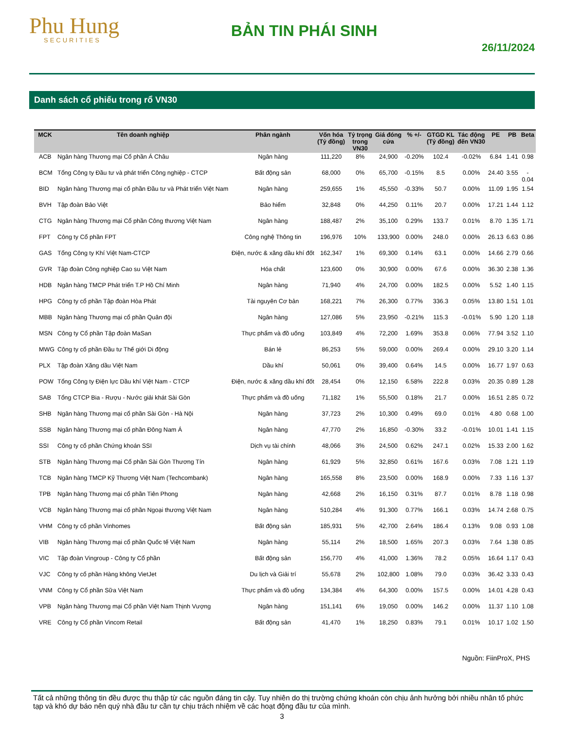Phu Hung
SECURITIES
BẢN TIN PHÁI SINH
26/11/2024
Danh sách cổ phiếu trong rổ VN30
| MCK | Tên doanh nghiệp | Phân ngành | Vốn hóa (Tỷ đồng) | Tỷ trọng trong VN30 | Giá đóng cửa | % +/- | GTGD KL (Tỷ đồng) | Tác động đến VN30 | PE | PB | Beta |
| --- | --- | --- | --- | --- | --- | --- | --- | --- | --- | --- | --- |
| ACB | Ngân hàng Thương mại Cổ phần Á Châu | Ngân hàng | 111,220 | 8% | 24,900 | -0.20% | 102.4 | -0.02% | 6.84 | 1.41 | 0.98 |
| BCM | Tổng Công ty Đầu tư và phát triển Công nghiệp - CTCP | Bất động sản | 68,000 | 0% | 65,700 | -0.15% | 8.5 | 0.00% | 24.40 | 3.55 | - 0.04 |
| BID | Ngân hàng Thương mại cổ phần Đầu tư và Phát triển Việt Nam | Ngân hàng | 259,655 | 1% | 45,550 | -0.33% | 50.7 | 0.00% | 11.09 | 1.95 | 1.54 |
| BVH | Tập đoàn Bảo Việt | Bảo hiểm | 32,848 | 0% | 44,250 | 0.11% | 20.7 | 0.00% | 17.21 | 1.44 | 1.12 |
| CTG | Ngân hàng Thương mại Cổ phần Công thương Việt Nam | Ngân hàng | 188,487 | 2% | 35,100 | 0.29% | 133.7 | 0.01% | 8.70 | 1.35 | 1.71 |
| FPT | Công ty Cổ phần FPT | Công nghệ Thông tin | 196,976 | 10% | 133,900 | 0.00% | 248.0 | 0.00% | 26.13 | 6.63 | 0.86 |
| GAS | Tổng Công ty Khí Việt Nam-CTCP | Điện, nước & xăng dầu khí đốt | 162,347 | 1% | 69,300 | 0.14% | 63.1 | 0.00% | 14.66 | 2.79 | 0.66 |
| GVR | Tập đoàn Công nghiệp Cao su Việt Nam | Hóa chất | 123,600 | 0% | 30,900 | 0.00% | 67.6 | 0.00% | 36.30 | 2.38 | 1.36 |
| HDB | Ngân hàng TMCP Phát triển T.P Hồ Chí Minh | Ngân hàng | 71,940 | 4% | 24,700 | 0.00% | 182.5 | 0.00% | 5.52 | 1.40 | 1.15 |
| HPG | Công ty cổ phần Tập đoàn Hòa Phát | Tài nguyên Cơ bản | 168,221 | 7% | 26,300 | 0.77% | 336.3 | 0.05% | 13.80 | 1.51 | 1.01 |
| MBB | Ngân hàng Thương mại cổ phần Quân đội | Ngân hàng | 127,086 | 5% | 23,950 | -0.21% | 115.3 | -0.01% | 5.90 | 1.20 | 1.18 |
| MSN | Công ty Cổ phần Tập đoàn MaSan | Thực phẩm và đồ uống | 103,849 | 4% | 72,200 | 1.69% | 353.8 | 0.06% | 77.94 | 3.52 | 1.10 |
| MWG | Công ty cổ phần Đầu tư Thế giới Di động | Bán lẻ | 86,253 | 5% | 59,000 | 0.00% | 269.4 | 0.00% | 29.10 | 3.20 | 1.14 |
| PLX | Tập đoàn Xăng dầu Việt Nam | Dầu khí | 50,061 | 0% | 39,400 | 0.64% | 14.5 | 0.00% | 16.77 | 1.97 | 0.63 |
| POW | Tổng Công ty Điện lực Dầu khí Việt Nam - CTCP | Điện, nước & xăng dầu khí đốt | 28,454 | 0% | 12,150 | 6.58% | 222.8 | 0.03% | 20.35 | 0.89 | 1.28 |
| SAB | Tổng CTCP Bia - Rượu - Nước giải khát Sài Gòn | Thực phẩm và đồ uống | 71,182 | 1% | 55,500 | 0.18% | 21.7 | 0.00% | 16.51 | 2.85 | 0.72 |
| SHB | Ngân hàng Thương mại cổ phần Sài Gòn - Hà Nội | Ngân hàng | 37,723 | 2% | 10,300 | 0.49% | 69.0 | 0.01% | 4.80 | 0.68 | 1.00 |
| SSB | Ngân hàng Thương mại cổ phần Đông Nam Á | Ngân hàng | 47,770 | 2% | 16,850 | -0.30% | 33.2 | -0.01% | 10.01 | 1.41 | 1.15 |
| SSI | Công ty cổ phần Chứng khoán SSI | Dịch vụ tài chính | 48,066 | 3% | 24,500 | 0.62% | 247.1 | 0.02% | 15.33 | 2.00 | 1.62 |
| STB | Ngân hàng Thương mại Cổ phần Sài Gòn Thương Tín | Ngân hàng | 61,929 | 5% | 32,850 | 0.61% | 167.6 | 0.03% | 7.08 | 1.21 | 1.19 |
| TCB | Ngân hàng TMCP Kỹ Thương Việt Nam (Techcombank) | Ngân hàng | 165,558 | 8% | 23,500 | 0.00% | 168.9 | 0.00% | 7.33 | 1.16 | 1.37 |
| TPB | Ngân hàng Thương mại cổ phần Tiên Phong | Ngân hàng | 42,668 | 2% | 16,150 | 0.31% | 87.7 | 0.01% | 8.78 | 1.18 | 0.98 |
| VCB | Ngân hàng Thương mại cổ phần Ngoại thương Việt Nam | Ngân hàng | 510,284 | 4% | 91,300 | 0.77% | 166.1 | 0.03% | 14.74 | 2.68 | 0.75 |
| VHM | Công ty cổ phần Vinhomes | Bất động sản | 185,931 | 5% | 42,700 | 2.64% | 186.4 | 0.13% | 9.08 | 0.93 | 1.08 |
| VIB | Ngân hàng Thương mại cổ phần Quốc tế Việt Nam | Ngân hàng | 55,114 | 2% | 18,500 | 1.65% | 207.3 | 0.03% | 7.64 | 1.38 | 0.85 |
| VIC | Tập đoàn Vingroup - Công ty Cổ phần | Bất động sản | 156,770 | 4% | 41,000 | 1.36% | 78.2 | 0.05% | 16.64 | 1.17 | 0.43 |
| VJC | Công ty cổ phần Hàng không VietJet | Du lịch và Giải trí | 55,678 | 2% | 102,800 | 1.08% | 79.0 | 0.03% | 36.42 | 3.33 | 0.43 |
| VNM | Công ty Cổ phần Sữa Việt Nam | Thực phẩm và đồ uống | 134,384 | 4% | 64,300 | 0.00% | 157.5 | 0.00% | 14.01 | 4.28 | 0.43 |
| VPB | Ngân hàng Thương mại Cổ phần Việt Nam Thịnh Vượng | Ngân hàng | 151,141 | 6% | 19,050 | 0.00% | 146.2 | 0.00% | 11.37 | 1.10 | 1.08 |
| VRE | Công ty Cổ phần Vincom Retail | Bất động sản | 41,470 | 1% | 18,250 | 0.83% | 79.1 | 0.01% | 10.17 | 1.02 | 1.50 |
Nguồn: FiinProX, PHS
Tất cả những thông tin đều được thu thập từ các nguồn đáng tin cậy. Tuy nhiên do thị trường chứng khoán còn chịu ảnh hưởng bởi nhiều nhân tố phức tạp và khó dự báo nên quý nhà đầu tư cần tự chịu trách nhiệm về các hoạt động đầu tư của mình.
3